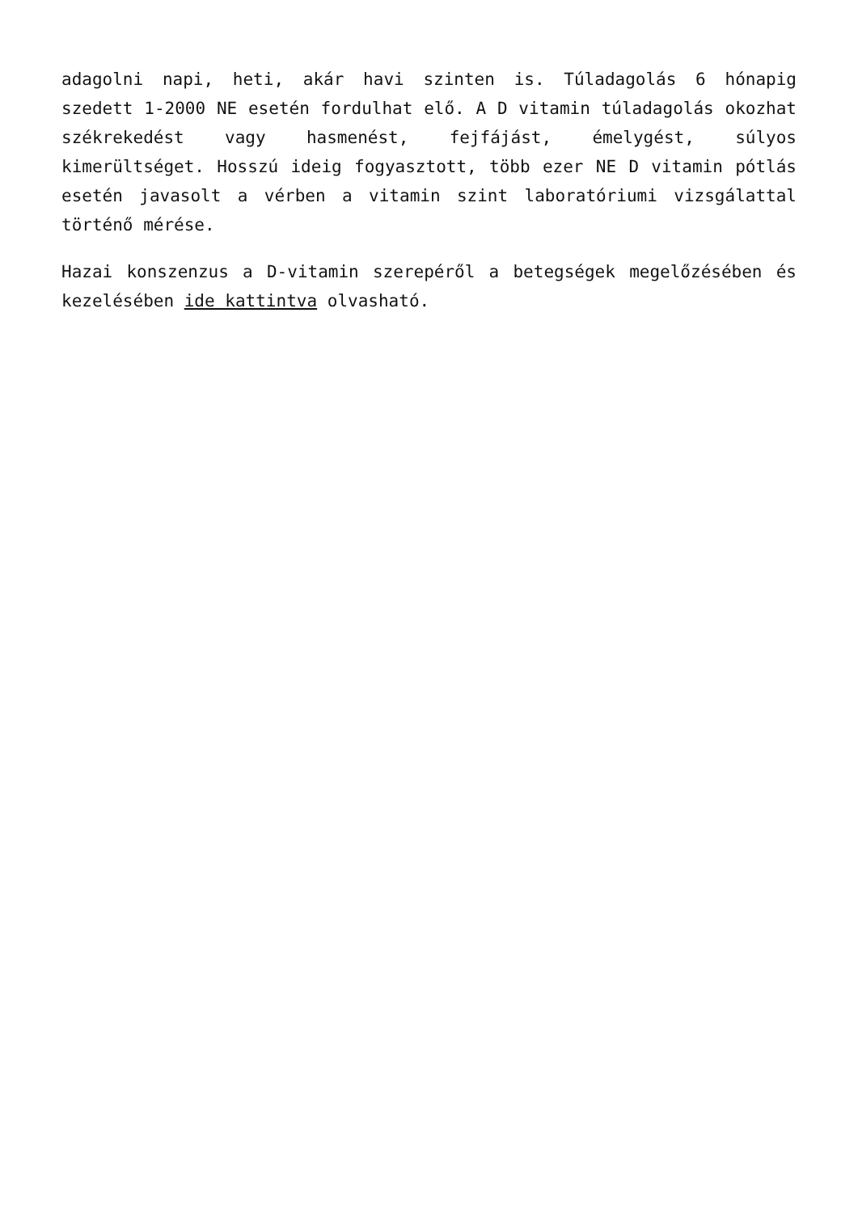adagolni napi, heti, akár havi szinten is. Túladagolás 6 hónapig szedett 1-2000 NE esetén fordulhat elő. A D vitamin túladagolás okozhat székrekedést vagy hasmenést, fejfájást, émelygést, súlyos kimerültséget. Hosszú ideig fogyasztott, több ezer NE D vitamin pótlás esetén javasolt a vérben a vitamin szint laboratóriumi vizsgálattal történő mérése.
Hazai konszenzus a D-vitamin szerepéről a betegségek megelőzésében és kezelésében ide kattintva olvasható.